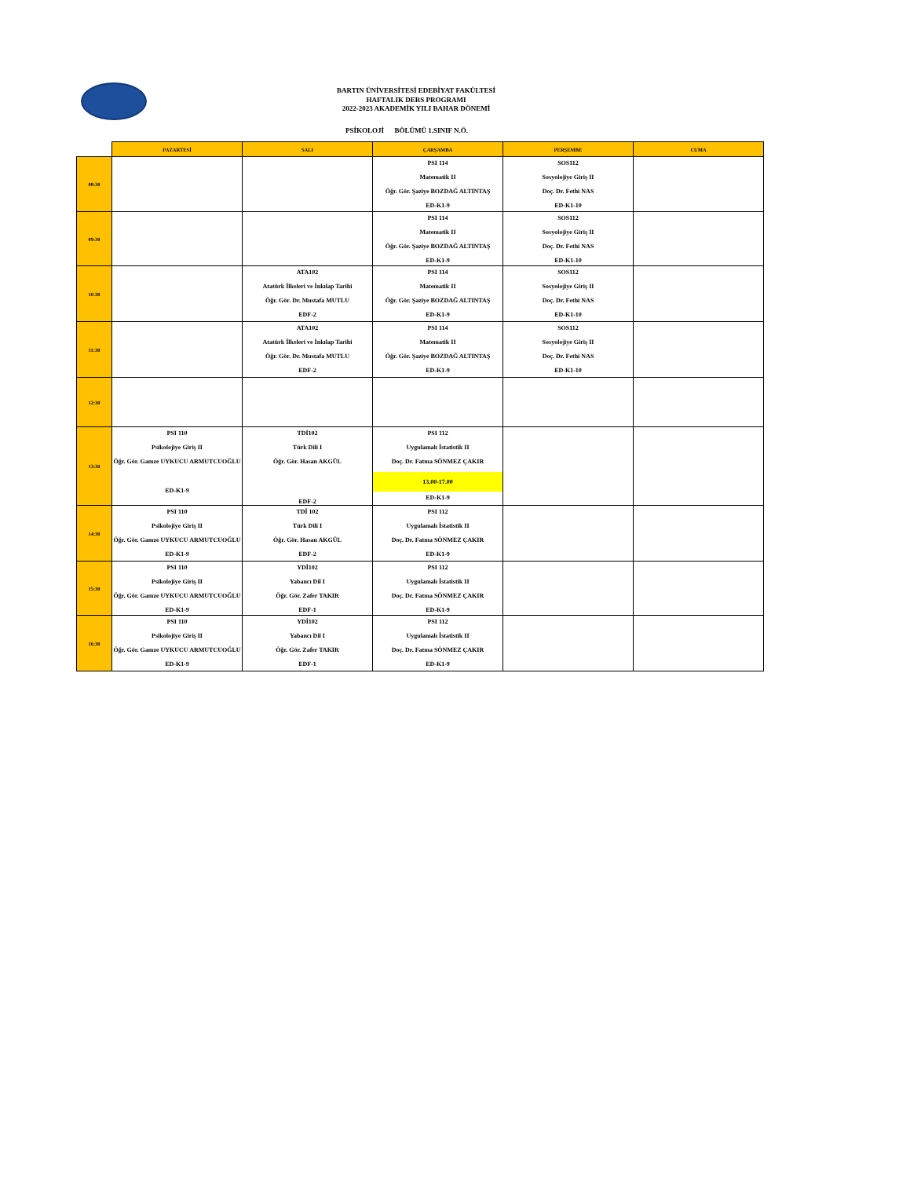BARTIN ÜNİVERSİTESİ EDEBİYAT FAKÜLTESİ
HAFTALIK DERS PROGRAMI
2022-2023 AKADEMİK YILI BAHAR DÖNEMİ
PSİKOLOJİ BÖLÜMÜ 1.SINIF N.Ö.
| | PAZARTESİ | SALI | ÇARŞAMBA | PERŞEMBE | CUMA |
| --- | --- | --- | --- | --- | --- |
| 08:30 | | | PSI 114 Matematik II Öğr. Gör. Şaziye BOZDAĞ ALTINTAŞ ED-K1-9 | SOS112 Sosyolojiye Giriş II Doç. Dr. Fethi NAS ED-K1-10 | |
| 09:30 | | | PSI 114 Matematik II Öğr. Gör. Şaziye BOZDAĞ ALTINTAŞ ED-K1-9 | SOS112 Sosyolojiye Giriş II Doç. Dr. Fethi NAS ED-K1-10 | |
| 10:30 | | ATA102 Atatürk İlkeleri ve İnkılap Tarihi Öğr. Gör. Dr. Mustafa MUTLU EDF-2 | PSI 114 Matematik II Öğr. Gör. Şaziye BOZDAĞ ALTINTAŞ ED-K1-9 | SOS112 Sosyolojiye Giriş II Doç. Dr. Fethi NAS ED-K1-10 | |
| 11:30 | | ATA102 Atatürk İlkeleri ve İnkılap Tarihi Öğr. Gör. Dr. Mustafa MUTLU EDF-2 | PSI 114 Matematik II Öğr. Gör. Şaziye BOZDAĞ ALTINTAŞ ED-K1-9 | SOS112 Sosyolojiye Giriş II Doç. Dr. Fethi NAS ED-K1-10 | |
| 12:30 | | | | | |
| 13:30 | PSI 110 Psikolojiye Giriş II Öğr. Gör. Gamze UYKUCU ARMUTCUOĞLU ED-K1-9 | TDİ102 Türk Dili I Öğr. Gör. Hasan AKGÜL EDF-2 | PSI 112 Uygulamalı İstatistik II Doç. Dr. Fatma SÖNMEZ ÇAKIR 13.00-17.00 ED-K1-9 | | |
| 14:30 | PSI 110 Psikolojiye Giriş II Öğr. Gör. Gamze UYKUCU ARMUTCUOĞLU ED-K1-9 | TDİ 102 Türk Dili I Öğr. Gör. Hasan AKGÜL EDF-2 | PSI 112 Uygulamalı İstatistik II Doç. Dr. Fatma SÖNMEZ ÇAKIR ED-K1-9 | | |
| 15:30 | PSI 110 Psikolojiye Giriş II Öğr. Gör. Gamze UYKUCU ARMUTCUOĞLU ED-K1-9 | YDİ102 Yabancı Dil I Öğr. Gör. Zafer TAKIR EDF-1 | PSI 112 Uygulamalı İstatistik II Doç. Dr. Fatma SÖNMEZ ÇAKIR ED-K1-9 | | |
| 16:30 | PSI 110 Psikolojiye Giriş II Öğr. Gör. Gamze UYKUCU ARMUTCUOĞLU ED-K1-9 | YDİ102 Yabancı Dil I Öğr. Gör. Zafer TAKIR EDF-1 | PSI 112 Uygulamalı İstatistik II Doç. Dr. Fatma SÖNMEZ ÇAKIR ED-K1-9 | | |